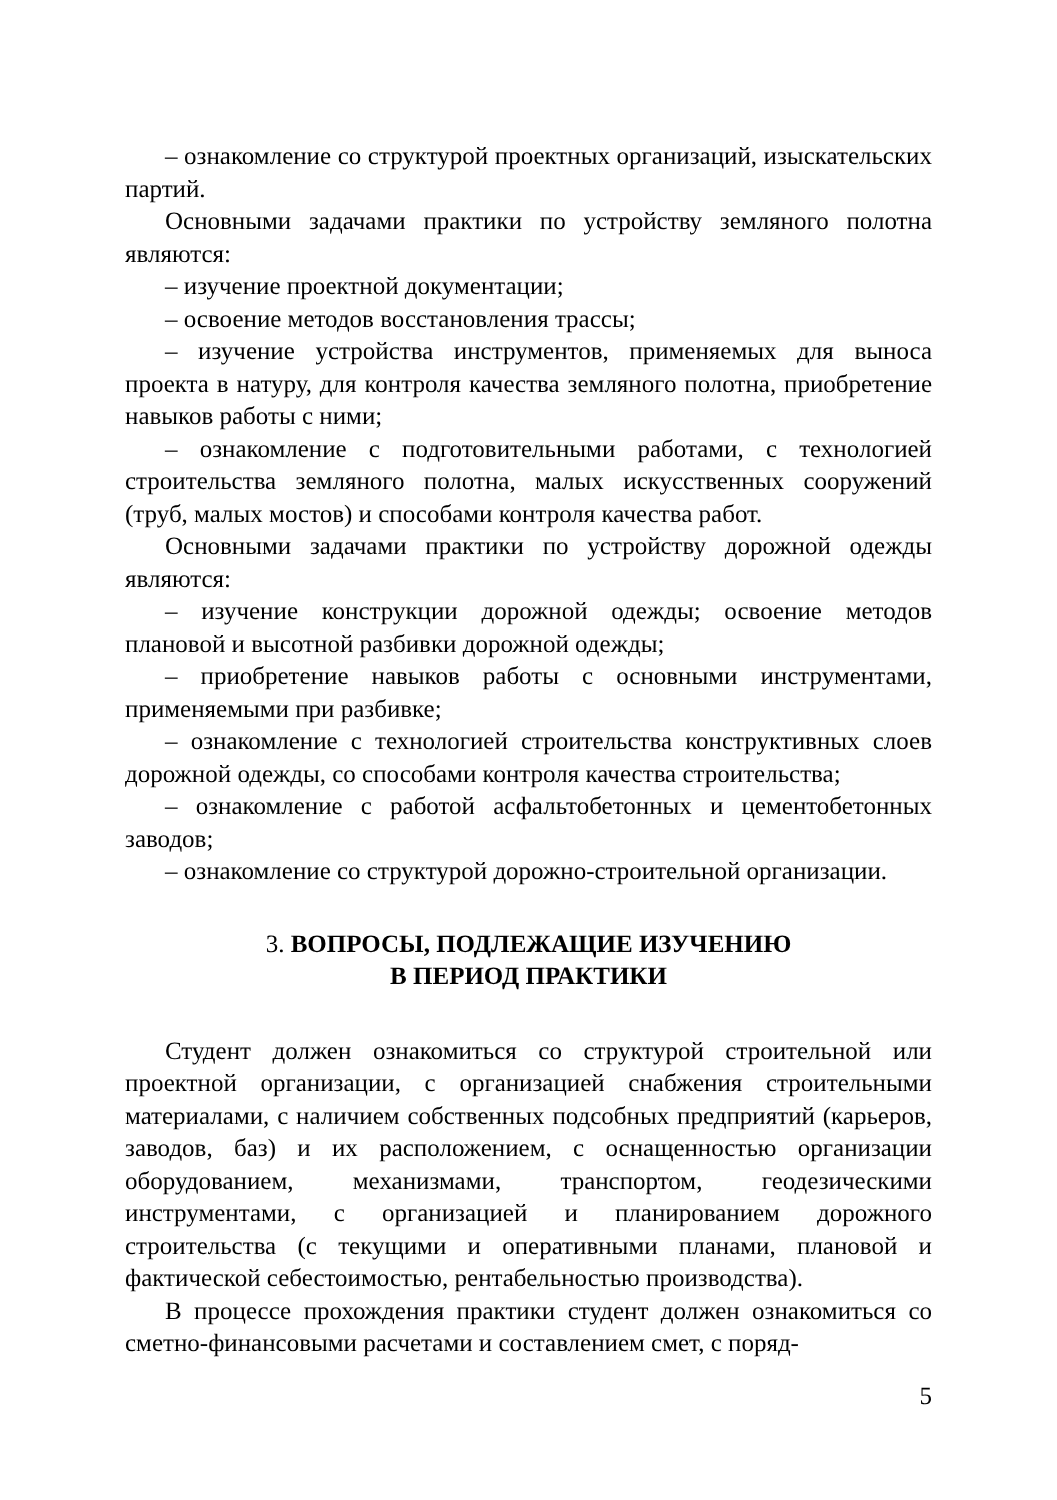– ознакомление со структурой проектных организаций, изыскательских партий.
Основными задачами практики по устройству земляного полотна являются:
– изучение проектной документации;
– освоение методов восстановления трассы;
– изучение устройства инструментов, применяемых для выноса проекта в натуру, для контроля качества земляного полотна, приобретение навыков работы с ними;
– ознакомление с подготовительными работами, с технологией строительства земляного полотна, малых искусственных сооружений (труб, малых мостов) и способами контроля качества работ.
Основными задачами практики по устройству дорожной одежды являются:
– изучение конструкции дорожной одежды; освоение методов плановой и высотной разбивки дорожной одежды;
– приобретение навыков работы с основными инструментами, применяемыми при разбивке;
– ознакомление с технологией строительства конструктивных слоев дорожной одежды, со способами контроля качества строительства;
– ознакомление с работой асфальтобетонных и цементобетонных заводов;
– ознакомление со структурой дорожно-строительной организации.
3. ВОПРОСЫ, ПОДЛЕЖАЩИЕ ИЗУЧЕНИЮ
В ПЕРИОД ПРАКТИКИ
Студент должен ознакомиться со структурой строительной или проектной организации, с организацией снабжения строительными материалами, с наличием собственных подсобных предприятий (карьеров, заводов, баз) и их расположением, с оснащенностью организации оборудованием, механизмами, транспортом, геодезическими инструментами, с организацией и планированием дорожного строительства (с текущими и оперативными планами, плановой и фактической себестоимостью, рентабельностью производства).
В процессе прохождения практики студент должен ознакомиться со сметно-финансовыми расчетами и составлением смет, с поряд-
5